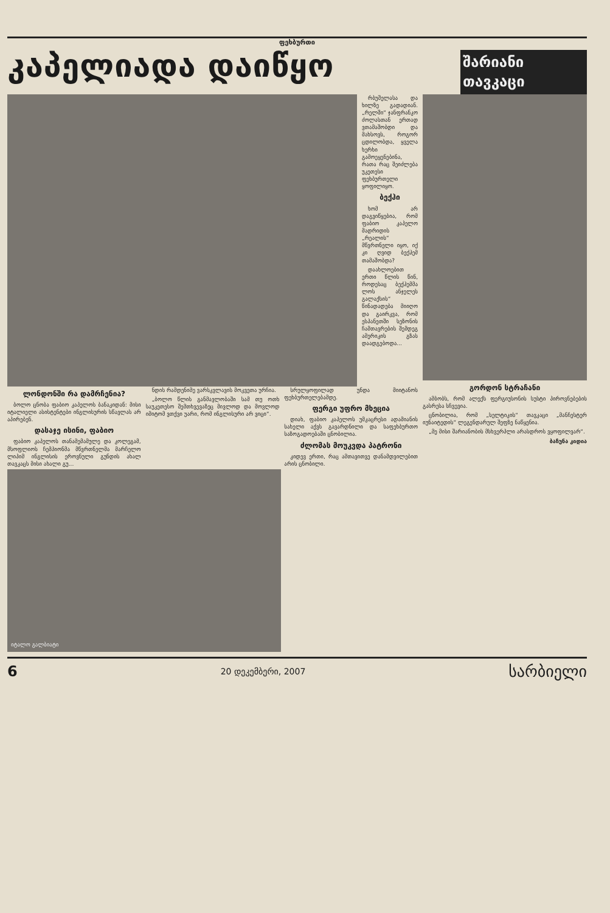ფეხბურთი
კაპელიადა დაიწყო
შარიანი თავკაცი
რბუშელასა და ხილზე გადადიან. „რელში“ ჯანფრანკო ძოლასთან ერთად ვთამაშობდი და მახსოვს, როგორ ცდილობდა, ყველა ხერხი გამოეყენებინა, რათა რაც შეიძლება უკეთესი ფეხბურთელი ყოფილიყო.
ბექჰი
ხომ არ დაგვიწყებია, რომ ფაბიო კაპელო მადრიდის „რეალის“ მწვრთნელი იყო, იქ კი ღვიდ ბექჰემ თამაშობდა?
დაახლოებით ერთი წლის წინ, როდესაც ბექჰემმა ლოს ანჯელეს გალაქსის“ წინადადება მიიღო და გაირკვა, რომ ესპანეთში სეზონის ჩამთავრების შემდეგ ამერიკის გზას დაადგებოდა...
ლონდონში რა დამრჩენია?
ბოლო ცნობა ფაბიო კაპელოს ბანაკიდან: მისი იტალიელი ასისტენტები ინგლისურის სწავლას არ აპირებენ.
დასაჯე ისინი, ფაბიო
ფაბიო კაპელოს თანამემამულე და კოლეგამ, მსოფლიოს ჩემპიონმა მწვრთნელმა მარჩელო ლიპიმ ინგლისის ეროვნული გუნდის ახალ თავკაცს მისი ახალი გუ...
ნდის რამდენიმე ვარსკვლავის მოკვეთა ურჩია.
„ბოლო წლის განმავლობაში სამ თუ ოთხ საუკეთესო შემთხვევაზეც მივლოდ და მოვლოდ იმიტომ ვთქვი უარი, რომ ინგლისური არ ვიცი“.
სრულყოფილად უნდა მიიტანოს ფეხბურთელებამდე.
ფერგი უფრო მხეცია
დიახ, ფაბიო კაპელოს უმკაცრესი ადამიანის სახელი აქვს გავარდნილი და საფეხბურთო საზოგადოებაში ცნობილია.
ძლომას მოუკვდა პატრონი
კიდევ ერთი, რაც ამთავითვე დანამდვილებით არის ცნობილი.
იტალო გალბიატი
გორდონ სტრაჩანი
ამბობს, რომ ალექს ფერგიუსონის სუსტი პიროვნებების გასრესა სჩვევია.
ცნობილია, რომ „სელტიკის“ თავკაცი „მანჩესტერ იუნაიტედის“ ლეგენდარულ შეფზე ნაწყენია.
„მე მისი შარიანობის მსხვერპლი არასდროს ვყოფილვარ“.
ბაჩუნა კიდია
6 20 დეკემბერი, 2007 სარბიელი